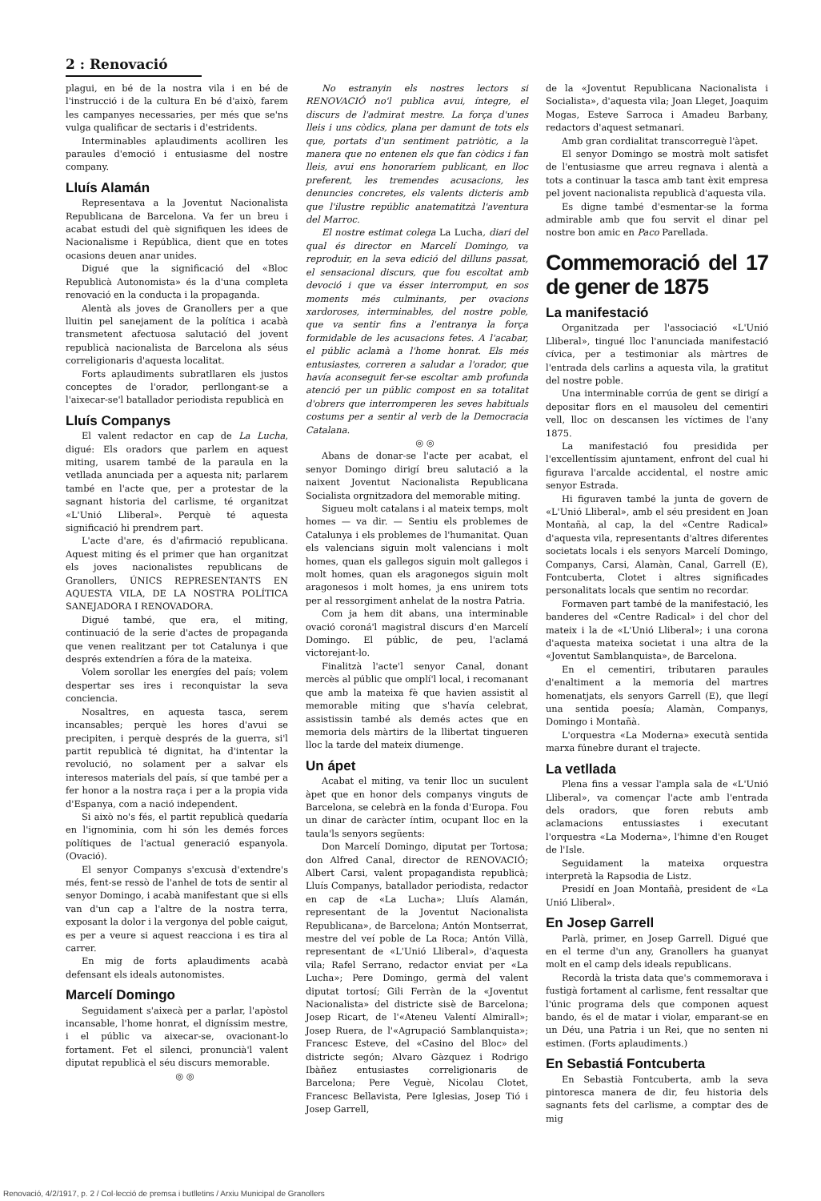2 : Renovació
plagui, en bé de la nostra vila i en bé de l'instrucció i de la cultura En bé d'això, farem les campanyes necessaries, per més que se'ns vulga qualificar de sectaris i d'estridents.
Interminables aplaudiments acolliren les paraules d'emoció i entusiasme del nostre company.
Lluís Alamán
Representava a la Joventut Nacionalista Republicana de Barcelona. Va fer un breu i acabat estudi del què signifiquen les idees de Nacionalisme i República, dient que en totes ocasions deuen anar unides.
Digué que la significació del «Bloc Republicà Autonomista» és la d'una completa renovació en la conducta i la propaganda.
Alentà als joves de Granollers per a que lluitin pel sanejament de la política i acabà transmetent afectuosa salutació del jovent republicà nacionalista de Barcelona als séus correligionaris d'aquesta localitat.
Forts aplaudiments subratllaren els justos conceptes de l'orador, perllongant-se a l'aixecar-se'l batallador periodista republicà en
Lluís Companys
El valent redactor en cap de La Lucha, digué: Els oradors que parlem en aquest miting, usarem també de la paraula en la vetllada anunciada per a aquesta nit; parlarem també en l'acte que, per a protestar de la sagnant historia del carlisme, té organitzat «L'Unió Lliberal». Perquè té aquesta significació hi prendrem part.
L'acte d'are, és d'afirmació republicana. Aquest miting és el primer que han organitzat els joves nacionalistes republicans de Granollers, ÚNICS REPRESENTANTS EN AQUESTA VILA, DE LA NOSTRA POLÍTICA SANEJADORA I RENOVADORA.
Digué també, que era, el miting, continuació de la serie d'actes de propaganda que venen realitzant per tot Catalunya i que després extendríen a fóra de la mateixa.
Volem sorollar les energíes del país; volem despertar ses ires i reconquistar la seva conciencia.
Nosaltres, en aquesta tasca, serem incansables; perquè les hores d'avui se precipiten, i perquè després de la guerra, si'l partit republicà té dignitat, ha d'intentar la revolució, no solament per a salvar els interesos materials del país, sí que també per a fer honor a la nostra raça i per a la propia vida d'Espanya, com a nació independent.
Si això no's fés, el partit republicà quedaría en l'ignominia, com hi són les demés forces polítiques de l'actual generació espanyola. (Ovació).
El senyor Companys s'excusà d'extendre's més, fent-se ressò de l'anhel de tots de sentir al senyor Domingo, i acabà manifestant que si ells van d'un cap a l'altre de la nostra terra, exposant la dolor i la vergonya del poble caigut, es per a veure si aquest reacciona i es tira al carrer.
En mig de forts aplaudiments acabà defensant els ideals autonomistes.
Marcelí Domingo
Seguidament s'aixecà per a parlar, l'apòstol incansable, l'home honrat, el digníssim mestre, i el públic va aixecar-se, ovacionant-lo fortament. Fet el silenci, pronuncià'l valent diputat republicà el séu discurs memorable.
◎ ◎
No estranyin els nostres lectors si RENOVACIÓ no'l publica avui, íntegre, el discurs de l'admirat mestre. La força d'unes lleis i uns còdics, plana per damunt de tots els que, portats d'un sentiment patriòtic, a la manera que no entenen els que fan còdics i fan lleis, avui ens honoraríem publicant, en lloc preferent, les tremendes acusacions, les denuncies concretes, els valents dicteris amb que l'ilustre repúblic anatematitzà l'aventura del Marroc.
El nostre estimat colega La Lucha, diari del qual és director en Marcelí Domingo, va reproduir, en la seva edició del dilluns passat, el sensacional discurs, que fou escoltat amb devoció i que va ésser interromput, en sos moments més culminants, per ovacions xardoroses, interminables, del nostre poble, que va sentir fins a l'entranya la força formidable de les acusacions fetes. A l'acabar, el públic aclamà a l'home honrat. Els més entusiastes, correren a saludar a l'orador, que havía aconseguit fer-se escoltar amb profunda atenció per un públic compost en sa totalitat d'obrers que interromperen les seves habituals costums per a sentir al verb de la Democracia Catalana.
◎ ◎
Abans de donar-se l'acte per acabat, el senyor Domingo dirigí breu salutació a la naixent Joventut Nacionalista Republicana Socialista orgnitzadora del memorable miting.
Sigueu molt catalans i al mateix temps, molt homes — va dir. — Sentiu els problemes de Catalunya i els problemes de l'humanitat. Quan els valencians siguin molt valencians i molt homes, quan els gallegos siguin molt gallegos i molt homes, quan els aragonegos siguin molt aragonesos i molt homes, ja ens unirem tots per al ressorgiment anhelat de la nostra Patria.
Com ja hem dit abans, una interminable ovació coroná'l magistral discurs d'en Marcelí Domingo. El públic, de peu, l'aclamá victorejant-lo.
Finalitzà l'acte'l senyor Canal, donant mercès al públic que omplí'l local, i recomanant que amb la mateixa fè que havien assistit al memorable miting que s'havía celebrat, assistissin també als demés actes que en memoria dels màrtirs de la llibertat tingueren lloc la tarde del mateix diumenge.
Un ápet
Acabat el miting, va tenir lloc un suculent àpet que en honor dels companys vinguts de Barcelona, se celebrà en la fonda d'Europa. Fou un dinar de caràcter íntim, ocupant lloc en la taula'ls senyors següents:
Don Marcelí Domingo, diputat per Tortosa; don Alfred Canal, director de RENOVACIÓ; Albert Carsi, valent propagandista republicà; Lluís Companys, batallador periodista, redactor en cap de «La Lucha»; Lluís Alamán, representant de la Joventut Nacionalista Republicana», de Barcelona; Antón Montserrat, mestre del veí poble de La Roca; Antón Villà, representant de «L'Unió Lliberal», d'aquesta vila; Rafel Serrano, redactor enviat per «La Lucha»; Pere Domingo, germà del valent diputat tortosí; Gili Ferràn de la «Joventut Nacionalista» del districte sisè de Barcelona; Josep Ricart, de l'«Ateneu Valentí Almirall»; Josep Ruera, de l'«Agrupació Samblanquista»; Francesc Esteve, del «Casino del Bloc» del districte segón; Alvaro Gàzquez i Rodrigo Ibàñez entusiastes correligionaris de Barcelona; Pere Veguè, Nicolau Clotet, Francesc Bellavista, Pere Iglesias, Josep Tió i Josep Garrell,
de la «Joventut Republicana Nacionalista i Socialista», d'aquesta vila; Joan Lleget, Joaquim Mogas, Esteve Sarroca i Amadeu Barbany, redactors d'aquest setmanari.
Amb gran cordialitat transcorreguè l'àpet.
El senyor Domingo se mostrà molt satisfet de l'entusiasme que arreu regnava i alentà a tots a continuar la tasca amb tant èxit empresa pel jovent nacionalista republicà d'aquesta vila.
Es digne també d'esmentar-se la forma admirable amb que fou servit el dinar pel nostre bon amic en Paco Parellada.
Commemoració del 17 de gener de 1875
La manifestació
Organitzada per l'associació «L'Unió Lliberal», tingué lloc l'anunciada manifestació cívica, per a testimoniar als màrtres de l'entrada dels carlins a aquesta vila, la gratitut del nostre poble.
Una interminable corrúa de gent se dirigí a depositar flors en el mausoleu del cementiri vell, lloc on descansen les víctimes de l'any 1875.
La manifestació fou presidida per l'excellentíssim ajuntament, enfront del cual hi figurava l'arcalde accidental, el nostre amic senyor Estrada.
Hi figuraven també la junta de govern de «L'Unió Lliberal», amb el séu president en Joan Montañà, al cap, la del «Centre Radical» d'aquesta vila, representants d'altres diferentes societats locals i els senyors Marcelí Domingo, Companys, Carsi, Alamàn, Canal, Garrell (E), Fontcuberta, Clotet i altres significades personalitats locals que sentim no recordar.
Formaven part també de la manifestació, les banderes del «Centre Radical» i del chor del mateix i la de «L'Unió Lliberal»; i una corona d'aquesta mateixa societat i una altra de la «Joventut Samblanquista», de Barcelona.
En el cementiri, tributaren paraules d'enaltiment a la memoria del martres homenatjats, els senyors Garrell (E), que llegí una sentida poesía; Alamàn, Companys, Domingo i Montañà.
L'orquestra «La Moderna» executà sentida marxa fúnebre durant el trajecte.
La vetllada
Plena fins a vessar l'ampla sala de «L'Unió Lliberal», va començar l'acte amb l'entrada dels oradors, que foren rebuts amb aclamacions entussiastes i executant l'orquestra «La Moderna», l'himne d'en Rouget de l'Isle.
Seguidament la mateixa orquestra interpretà la Rapsodia de Listz.
Presidí en Joan Montañà, president de «La Unió Lliberal».
En Josep Garrell
Parlà, primer, en Josep Garrell. Digué que en el terme d'un any, Granollers ha guanyat molt en el camp dels ideals republicans.
Recordà la trista data que's commemorava i fustigà fortament al carlisme, fent ressaltar que l'únic programa dels que componen aquest bando, és el de matar i violar, emparant-se en un Déu, una Patria i un Rei, que no senten ni estimen. (Forts aplaudiments.)
En Sebastiá Fontcuberta
En Sebastià Fontcuberta, amb la seva pintoresca manera de dir, feu historia dels sagnants fets del carlisme, a comptar des de mig
Renovació, 4/2/1917, p. 2 / Col·lecció de premsa i butlletins / Arxiu Municipal de Granollers